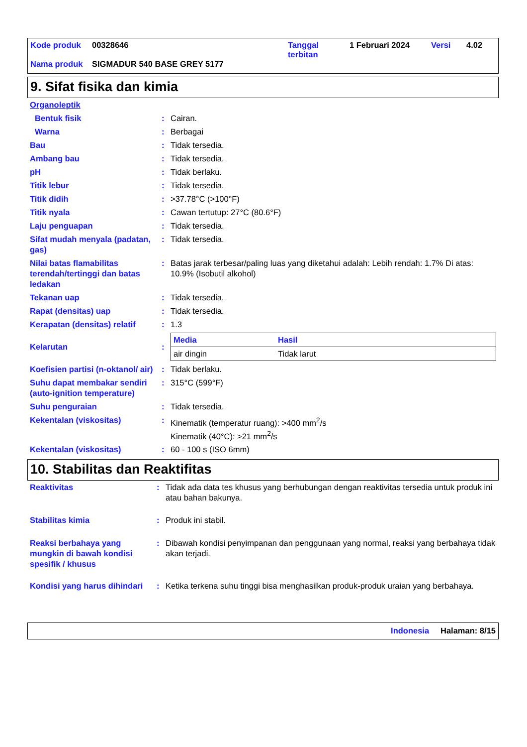| Kode produk | 00328646 | Tanggal terbitan | 1 Februari 2024 | Versi | 4.02 |
| Nama produk | SIGMADUR 540 BASE GREY 5177 | | | | |
9. Sifat fisika dan kimia
| Organoleptik | | |
| Bentuk fisik | : | Cairan. |
| Warna | : | Berbagai |
| Bau | : | Tidak tersedia. |
| Ambang bau | : | Tidak tersedia. |
| pH | : | Tidak berlaku. |
| Titik lebur | : | Tidak tersedia. |
| Titik didih | : | >37.78°C (>100°F) |
| Titik nyala | : | Cawan tertutup: 27°C (80.6°F) |
| Laju penguapan | : | Tidak tersedia. |
| Sifat mudah menyala (padatan, gas) | : | Tidak tersedia. |
| Nilai batas flamabilitas terendah/tertinggi dan batas ledakan | : | Batas jarak terbesar/paling luas yang diketahui adalah: Lebih rendah: 1.7% Di atas: 10.9% (Isobutil alkohol) |
| Tekanan uap | : | Tidak tersedia. |
| Rapat (densitas) uap | : | Tidak tersedia. |
| Kerapatan (densitas) relatif | : | 1.3 |
| Kelarutan | : | / Media / Hasil / / --- / --- / / air dingin / Tidak larut / |
| Koefisien partisi (n-oktanol/ air) | : | Tidak berlaku. |
| Suhu dapat membakar sendiri (auto-ignition temperature) | : | 315°C (599°F) |
| Suhu penguraian | : | Tidak tersedia. |
| Kekentalan (viskositas) | : | Kinematik (temperatur ruang): >400 mm<sup>2</sup>/s Kinematik (40°C): >21 mm<sup>2</sup>/s |
| Kekentalan (viskositas) | : | 60 - 100 s (ISO 6mm) |
10. Stabilitas dan Reaktifitas
| Reaktivitas | : | Tidak ada data tes khusus yang berhubungan dengan reaktivitas tersedia untuk produk ini atau bahan bakunya. |
| Stabilitas kimia | : | Produk ini stabil. |
| Reaksi berbahaya yang mungkin di bawah kondisi spesifik / khusus | : | Dibawah kondisi penyimpanan dan penggunaan yang normal, reaksi yang berbahaya tidak akan terjadi. |
| Kondisi yang harus dihindari | : | Ketika terkena suhu tinggi bisa menghasilkan produk-produk uraian yang berbahaya. |
Indonesia Halaman: 8/15